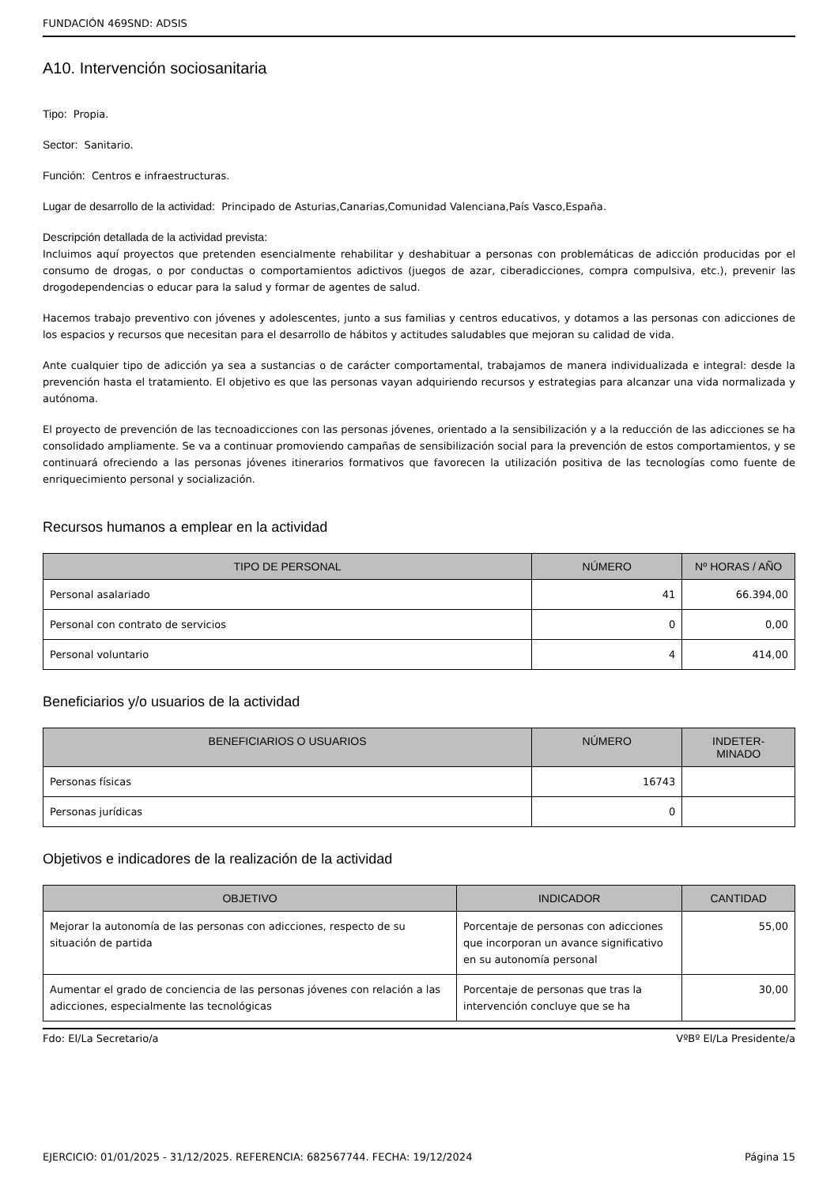FUNDACIÓN 469SND: ADSIS
A10. Intervención sociosanitaria
Tipo: Propia.
Sector: Sanitario.
Función: Centros e infraestructuras.
Lugar de desarrollo de la actividad: Principado de Asturias,Canarias,Comunidad Valenciana,País Vasco,España.
Descripción detallada de la actividad prevista:
Incluimos aquí proyectos que pretenden esencialmente rehabilitar y deshabituar a personas con problemáticas de adicción producidas por el consumo de drogas, o por conductas o comportamientos adictivos (juegos de azar, ciberadicciones, compra compulsiva, etc.), prevenir las drogodependencias o educar para la salud y formar de agentes de salud.
Hacemos trabajo preventivo con jóvenes y adolescentes, junto a sus familias y centros educativos, y dotamos a las personas con adicciones de los espacios y recursos que necesitan para el desarrollo de hábitos y actitudes saludables que mejoran su calidad de vida.
Ante cualquier tipo de adicción ya sea a sustancias o de carácter comportamental, trabajamos de manera individualizada e integral: desde la prevención hasta el tratamiento. El objetivo es que las personas vayan adquiriendo recursos y estrategias para alcanzar una vida normalizada y autónoma.
El proyecto de prevención de las tecnoadicciones con las personas jóvenes, orientado a la sensibilización y a la reducción de las adicciones se ha consolidado ampliamente. Se va a continuar promoviendo campañas de sensibilización social para la prevención de estos comportamientos, y se continuará ofreciendo a las personas jóvenes itinerarios formativos que favorecen la utilización positiva de las tecnologías como fuente de enriquecimiento personal y socialización.
Recursos humanos a emplear en la actividad
| TIPO DE PERSONAL | NÚMERO | Nº HORAS / AÑO |
| --- | --- | --- |
| Personal asalariado | 41 | 66.394,00 |
| Personal con contrato de servicios | 0 | 0,00 |
| Personal voluntario | 4 | 414,00 |
Beneficiarios y/o usuarios de la actividad
| BENEFICIARIOS O USUARIOS | NÚMERO | INDETER- MINADO |
| --- | --- | --- |
| Personas físicas | 16743 | |
| Personas jurídicas | 0 | |
Objetivos e indicadores de la realización de la actividad
| OBJETIVO | INDICADOR | CANTIDAD |
| --- | --- | --- |
| Mejorar la autonomía de las personas con adicciones, respecto de su situación de partida | Porcentaje de personas con adicciones que incorporan un avance significativo en su autonomía personal | 55,00 |
| Aumentar el grado de conciencia de las personas jóvenes con relación a las adicciones, especialmente las tecnológicas | Porcentaje de personas que tras la intervención concluye que se ha | 30,00 |
Fdo: El/La Secretario/a VºBº El/La Presidente/a
EJERCICIO: 01/01/2025 - 31/12/2025. REFERENCIA: 682567744. FECHA: 19/12/2024 Página 15